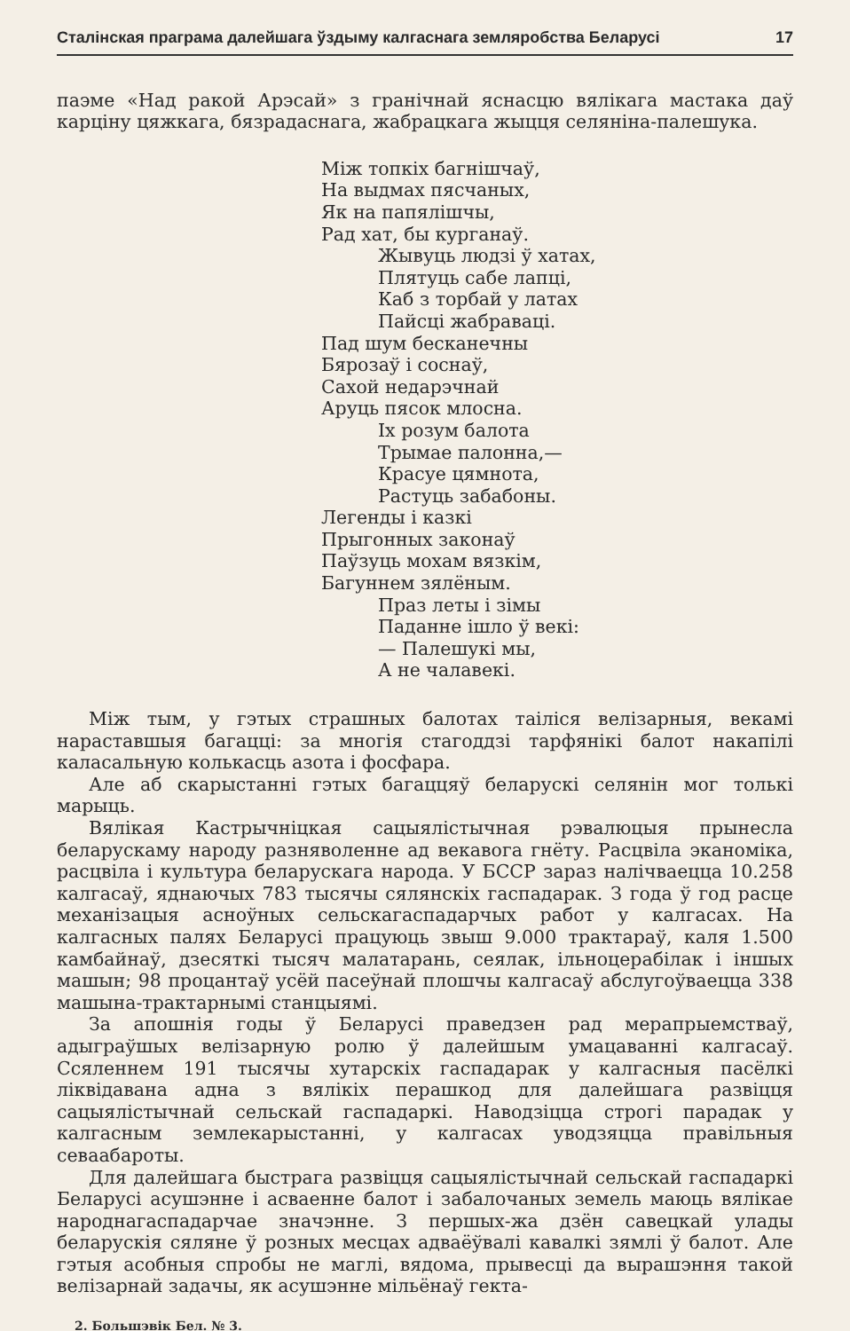Сталінская праграма далейшага ўздыму калгаснага земляробства Беларусі 17
паэме «Над ракой Арэсай» з гранічнай яснасцю вялікага мастака даў карціну цяжкага, бязрадаснага, жабрацкага жыцця селяніна-палешука.
Між топкіх багнішчаў,
На выдмах пясчаных,
Як на папялішчы,
Рад хат, бы курганаў.
Жывуць людзі ў хатах,
Плятуць сабе лапці,
Каб з торбай у латах
Пайсці жабраваці.
Пад шум бесканечны
Бярозаў і соснаў,
Сахой недарэчнай
Аруць пясок млосна.
Іх розум балота
Трымае палонна,—
Красуе цямнота,
Растуць забабоны.
Легенды і казкі
Прыгонных законаў
Паўзуць мохам вязкім,
Багуннем зялёным.
Праз леты і зімы
Паданне ішло ў векі:
— Палешукі мы,
А не чалавекі.
Між тым, у гэтых страшных балотах таіліся велізарныя, векамі нараставшыя багацці: за многія стагоддзі тарфянікі балот накапілі каласальную колькасць азота і фосфара.
Але аб скарыстанні гэтых багаццяў беларускі селянін мог толькі марыць.
Вялікая Кастрычніцкая сацыялістычная рэвалюцыя прынесла беларускаму народу разняволенне ад векавога гнёту. Расцвіла эканоміка, расцвіла і культура беларускага народа. У БССР зараз налічваецца 10.258 калгасаў, яднаючых 783 тысячы сялянскіх гаспадарак. З года ў год расце механізацыя асноўных сельскагаспадарчых работ у калгасах. На калгасных палях Беларусі працуюць звыш 9.000 трактараў, каля 1.500 камбайнаў, дзесяткі тысяч малатарань, сеялак, ільноцерабілак і іншых машын; 98 процантаў усёй пасеўнай плошчы калгасаў абслугоўваецца 338 машына-трактарнымі станцыямі.
За апошнія годы ў Беларусі праведзен рад мерапрыемстваў, адыграўшых велізарную ролю ў далейшым умацаванні калгасаў. Ссяленнем 191 тысячы хутарскіх гаспадарак у калгасныя пасёлкі ліквідавана адна з вялікіх перашкод для далейшага развіцця сацыялістычнай сельскай гаспадаркі. Наводзіцца строгі парадак у калгасным землекарыстанні, у калгасах уводзяцца правільныя севаабароты.
Для далейшага быстрага развіцця сацыялістычнай сельскай гаспадаркі Беларусі асушэнне і асваенне балот і забалочаных земель маюць вялікае народнагаспадарчае значэнне. З першых-жа дзён савецкай улады беларускія сяляне ў розных месцах адваёўвалі кавалкі зямлі ў балот. Але гэтыя асобныя спробы не маглі, вядома, прывесці да вырашэння такой велізарнай задачы, як асушэнне мільёнаў гекта-
2. Большэвік Бел. № 3.